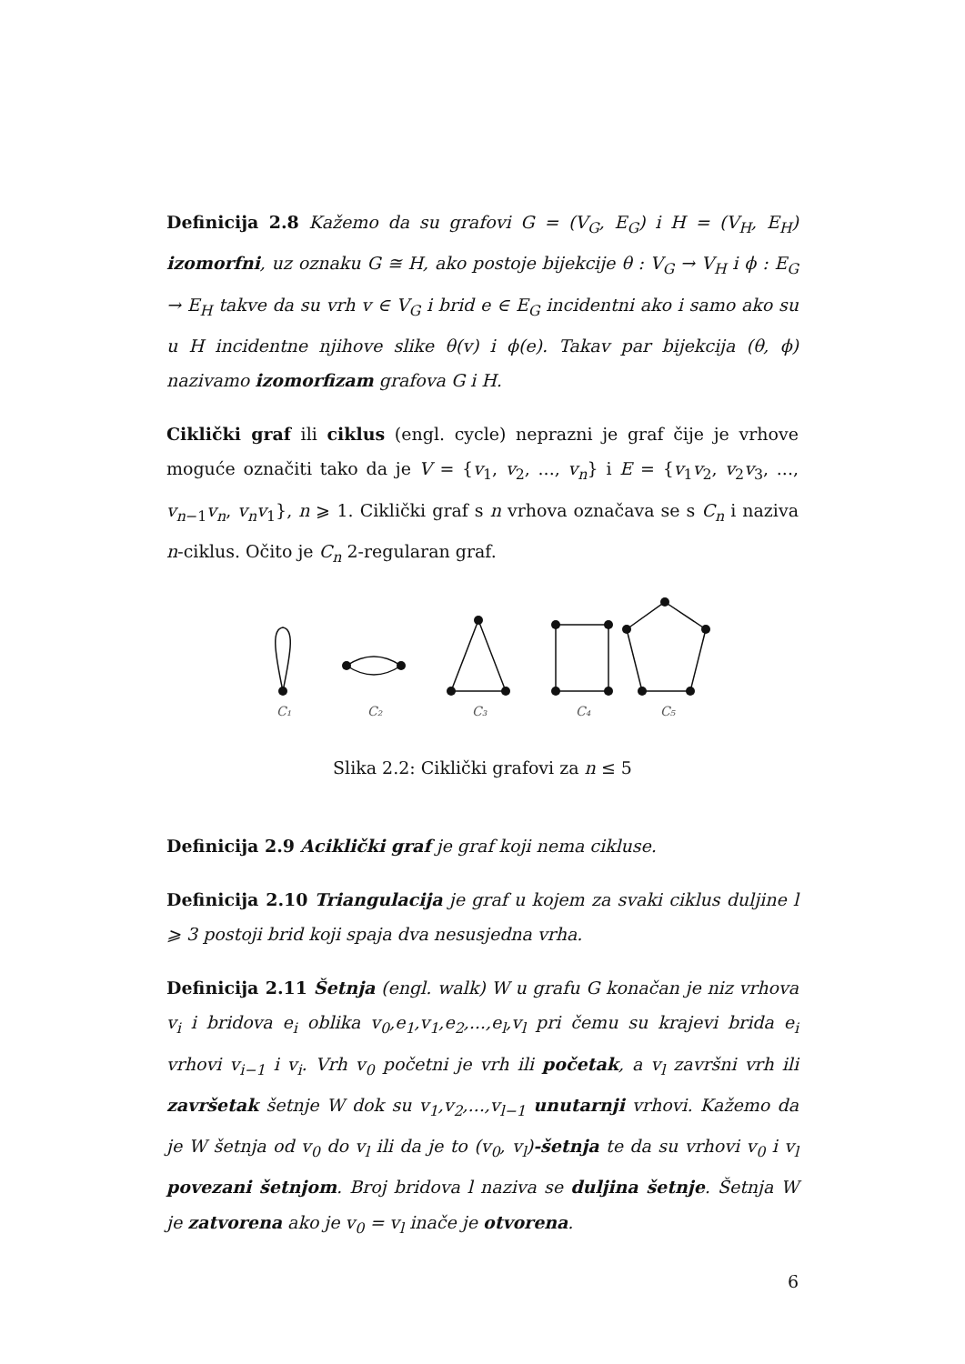Definicija 2.8 Kažemo da su grafovi G = (V<sub>G</sub>, E<sub>G</sub>) i H = (V<sub>H</sub>, E<sub>H</sub>) izomorfni, uz oznaku G ≅ H, ako postoje bijekcije θ : V<sub>G</sub> → V<sub>H</sub> i ϕ : E<sub>G</sub> → E<sub>H</sub> takve da su vrh v ∈ V<sub>G</sub> i brid e ∈ E<sub>G</sub> incidentni ako i samo ako su u H incidentne njihove slike θ(v) i ϕ(e). Takav par bijekcija (θ, ϕ) nazivamo izomorfizam grafova G i H.
Ciklički graf ili ciklus (engl. cycle) neprazni je graf čije je vrhove moguće označiti tako da je V = {v<sub>1</sub>, v<sub>2</sub>, ..., v<sub>n</sub>} i E = {v<sub>1</sub>v<sub>2</sub>, v<sub>2</sub>v<sub>3</sub>, ..., v<sub>n−1</sub>v<sub>n</sub>, v<sub>n</sub>v<sub>1</sub>}, n ⩾ 1. Ciklički graf s n vrhova označava se s C<sub>n</sub> i naziva n-ciklus. Očito je C<sub>n</sub> 2-regularan graf.
C₁
C₂
C₃
C₄
C₅
Slika 2.2: Ciklički grafovi za n ≤ 5
Definicija 2.9 Aciklički graf je graf koji nema cikluse.
Definicija 2.10 Triangulacija je graf u kojem za svaki ciklus duljine l ⩾ 3 postoji brid koji spaja dva nesusjedna vrha.
Definicija 2.11 Šetnja (engl. walk) W u grafu G konačan je niz vrhova v<sub>i</sub> i bridova e<sub>i</sub> oblika v<sub>0</sub>,e<sub>1</sub>,v<sub>1</sub>,e<sub>2</sub>,...,e<sub>l</sub>,v<sub>l</sub> pri čemu su krajevi brida e<sub>i</sub> vrhovi v<sub>i−1</sub> i v<sub>i</sub>. Vrh v<sub>0</sub> početni je vrh ili početak, a v<sub>l</sub> završni vrh ili završetak šetnje W dok su v<sub>1</sub>,v<sub>2</sub>,...,v<sub>l−1</sub> unutarnji vrhovi. Kažemo da je W šetnja od v<sub>0</sub> do v<sub>l</sub> ili da je to (v<sub>0</sub>, v<sub>l</sub>)-šetnja te da su vrhovi v<sub>0</sub> i v<sub>l</sub> povezani šetnjom. Broj bridova l naziva se duljina šetnje. Šetnja W je zatvorena ako je v<sub>0</sub> = v<sub>l</sub> inače je otvorena.
6